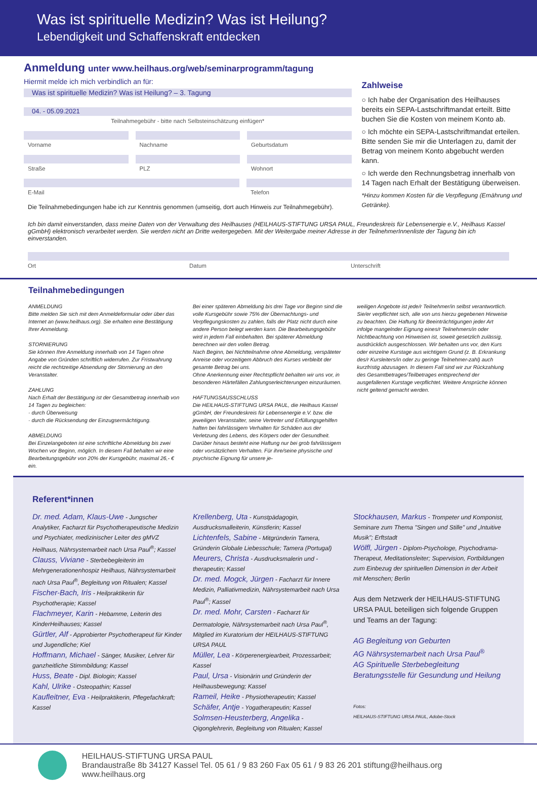Was ist spirituelle Medizin? Was ist Heilung?
Lebendigkeit und Schaffenskraft entdecken
Anmeldung unter www.heilhaus.org/web/seminarprogramm/tagung
Hiermit melde ich mich verbindlich an für:
Was ist spirituelle Medizin? Was ist Heilung? – 3. Tagung
04. - 05.09.2021
Teilnahmegebühr - bitte nach Selbsteinschätzung einfügen*
Vorname Nachname Geburtsdatum
Straße PLZ Wohnort
E-Mail Telefon
Die Teilnahmebedingungen habe ich zur Kenntnis genommen (umseitig, dort auch Hinweis zur Teilnahmegebühr).
Zahlweise
○ Ich habe der Organisation des Heilhauses bereits ein SEPA-Lastschriftmandat erteilt. Bitte buchen Sie die Kosten von meinem Konto ab.
○ Ich möchte ein SEPA-Lastschriftmandat erteilen. Bitte senden Sie mir die Unterlagen zu, damit der Betrag von meinem Konto abgebucht werden kann.
○ Ich werde den Rechnungsbetrag innerhalb von 14 Tagen nach Erhalt der Bestätigung überweisen.
*Hinzu kommen Kosten für die Verpflegung (Ernährung und Getränke).
Ich bin damit einverstanden, dass meine Daten von der Verwaltung des Heilhauses (HEILHAUS-STIFTUNG URSA PAUL, Freundeskreis für Lebensenergie e.V., Heilhaus Kassel gGmbH) elektronisch verarbeitet werden. Sie werden nicht an Dritte weitergegeben. Mit der Weitergabe meiner Adresse in der TeilnehmerInnenliste der Tagung bin ich einverstanden.
Ort Datum Unterschrift
Teilnahmebedingungen
ANMELDUNG
Bitte melden Sie sich mit dem Anmeldeformular oder über das Internet an (www.heilhaus.org). Sie erhalten eine Bestätigung Ihrer Anmeldung.
STORNIERUNG
Sie können Ihre Anmeldung innerhalb von 14 Tagen ohne Angabe von Gründen schriftlich widerrufen. Zur Fristwahrung reicht die rechtzeitige Absendung der Stornierung an den Veranstalter.
ZAHLUNG
Nach Erhalt der Bestätigung ist der Gesamtbetrag innerhalb von 14 Tagen zu begleichen:
· durch Überweisung
· durch die Rücksendung der Einzugsermächtigung.
ABMELDUNG
Bei Einzelangeboten ist eine schriftliche Abmeldung bis zwei Wochen vor Beginn, möglich. In diesem Fall behalten wir eine Bearbeitungsgebühr von 20% der Kursgebühr, maximal 26,- € ein.
Bei einer späteren Abmeldung bis drei Tage vor Beginn sind die volle Kursgebühr sowie 75% der Übernachtungs- und Verpflegungskosten zu zahlen, falls der Platz nicht durch eine andere Person belegt werden kann. Die Bearbeitungsgebühr wird in jedem Fall einbehalten. Bei späterer Abmeldung berechnen wir den vollen Betrag.
Nach Beginn, bei Nichtteilnahme ohne Abmeldung, verspäteter Anreise oder vorzeitigem Abbruch des Kurses verbleibt der gesamte Betrag bei uns.
Ohne Anerkennung einer Rechtspflicht behalten wir uns vor, in besonderen Härtefällen Zahlungserleichterungen einzuräumen.
HAFTUNGSAUSSCHLUSS
Die HEILHAUS-STIFTUNG URSA PAUL, die Heilhaus Kassel gGmbH, der Freundeskreis für Lebensenergie e.V. bzw. die jeweiligen Veranstalter, seine Vertreter und Erfüllungsgehilfen haften bei fahrlässigem Verhalten für Schäden aus der Verletzung des Lebens, des Körpers oder der Gesundheit. Darüber hinaus besteht eine Haftung nur bei grob fahrlässigem oder vorsätzlichem Verhalten. Für ihre/seine physische und psychische Eignung für unsere je-
weiligen Angebote ist jede/r Teilnehmer/in selbst verantwortlich. Sie/er verpflichtet sich, alle von uns hierzu gegebenen Hinweise zu beachten. Die Haftung für Beeinträchtigungen jeder Art infolge mangelnder Eignung eines/r Teilnehmers/in oder Nichtbeachtung von Hinweisen ist, soweit gesetzlich zulässig, ausdrücklich ausgeschlossen. Wir behalten uns vor, den Kurs oder einzelne Kurstage aus wichtigem Grund (z. B. Erkrankung des/r Kursleiters/in oder zu geringe Teilnehmer-zahl) auch kurzfristig abzusagen. In diesem Fall sind wir zur Rückzahlung des Gesamtbetrages/Teilbetrages entsprechend der ausgefallenen Kurstage verpflichtet. Weitere Ansprüche können nicht geltend gemacht werden.
Referent*innen
Dr. med. Adam, Klaus-Uwe - Jungscher Analytiker, Facharzt für Psychotherapeutische Medizin und Psychiater, medizinischer Leiter des gMVZ Heilhaus, Nährsystemarbeit nach Ursa Paul<sup>®</sup>; Kassel
Clauss, Viviane - Sterbebegleiterin im Mehrgenerationenhospiz Heilhaus, Nährsystemarbeit nach Ursa Paul<sup>®</sup>, Begleitung von Ritualen; Kassel
Fischer-Bach, Iris - Heilpraktikerin für Psychotherapie; Kassel
Flachmeyer, Karin - Hebamme, Leiterin des KinderHeilhauses; Kassel
Gürtler, Alf - Approbierter Psychotherapeut für Kinder und Jugendliche; Kiel
Hoffmann, Michael - Sänger, Musiker, Lehrer für ganzheitliche Stimmbildung; Kassel
Huss, Beate - Dipl. Biologin; Kassel
Kahl, Ulrike - Osteopathin; Kassel
Kaufleitner, Eva - Heilpraktikerin, Pflegefachkraft; Kassel
Krellenberg, Uta - Kunstpädagogin, Ausdrucksmalleiterin, Künstlerin; Kassel
Lichtenfels, Sabine - Mitgründerin Tamera, Gründerin Globale Liebesschule; Tamera (Portugal)
Meurers, Christa - Ausdrucksmalerin und -therapeutin; Kassel
Dr. med. Mogck, Jürgen - Facharzt für Innere Medizin, Palliativmedizin, Nährsystemarbeit nach Ursa Paul<sup>®</sup>; Kassel
Dr. med. Mohr, Carsten - Facharzt für Dermatologie, Nährsystemarbeit nach Ursa Paul<sup>®</sup>, Mitglied im Kuratorium der HEILHAUS-STIFTUNG URSA PAUL
Müller, Lea - Körperenergiearbeit, Prozessarbeit; Kassel
Paul, Ursa - Visionärin und Gründerin der Heilhausbewegung; Kassel
Rameil, Heike - Physiotherapeutin; Kassel
Schäfer, Antje - Yogatherapeutin; Kassel
Solmsen-Heusterberg, Angelika - Qigonglehrerin, Begleitung von Ritualen; Kassel
Stockhausen, Markus - Trompeter und Komponist, Seminare zum Thema "Singen und Stille" und „Intuitive Musik"; Erftstadt
Wölfl, Jürgen - Diplom-Psychologe, Psychodrama-Therapeut, Meditationsleiter; Supervision, Fortbildungen zum Einbezug der spirituellen Dimension in der Arbeit mit Menschen; Berlin
Aus dem Netzwerk der HEILHAUS-STIFTUNG URSA PAUL beteiligen sich folgende Gruppen und Teams an der Tagung:
AG Begleitung von Geburten
AG Nährsystemarbeit nach Ursa Paul<sup>®</sup>
AG Spirituelle Sterbebegleitung
Beratungsstelle für Gesundung und Heilung
Fotos:
HEILHAUS-STIFTUNG URSA PAUL, Adobe-Stock
HEILHAUS-STIFTUNG URSA PAUL
Brandaustraße 8b 34127 Kassel Tel. 05 61 / 9 83 260 Fax 05 61 / 9 83 26 201 stiftung@heilhaus.org www.heilhaus.org